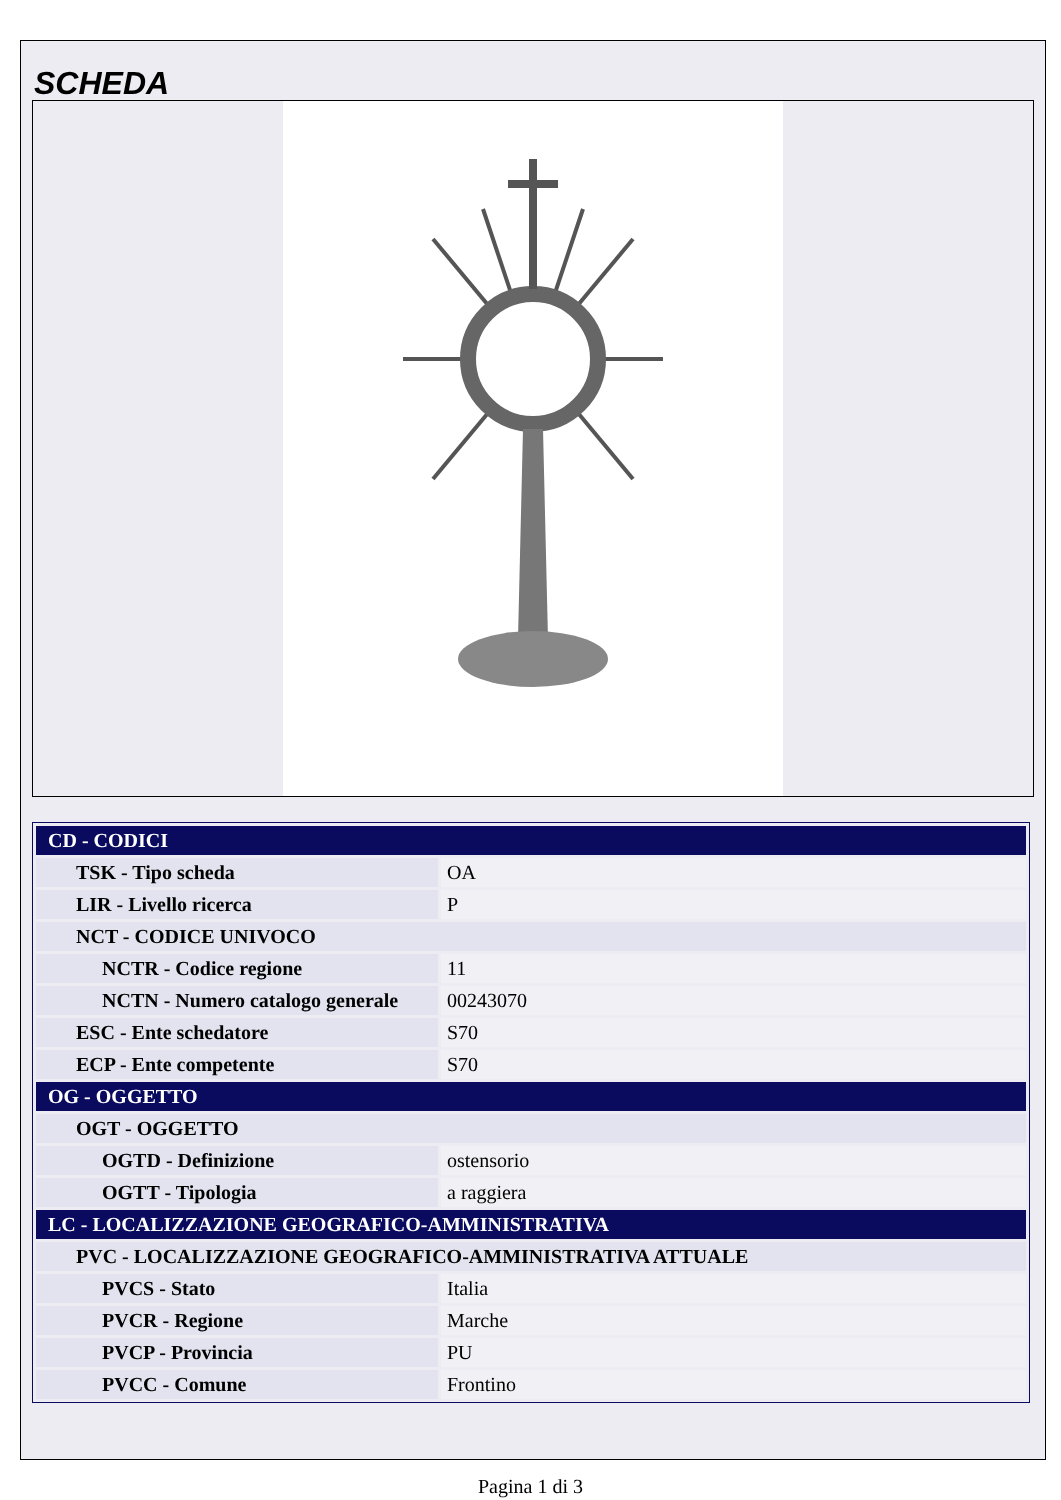SCHEDA
| CD - CODICI | |
| TSK - Tipo scheda | OA |
| LIR - Livello ricerca | P |
| NCT - CODICE UNIVOCO | |
| NCTR - Codice regione | 11 |
| NCTN - Numero catalogo generale | 00243070 |
| ESC - Ente schedatore | S70 |
| ECP - Ente competente | S70 |
| OG - OGGETTO | |
| OGT - OGGETTO | |
| OGTD - Definizione | ostensorio |
| OGTT - Tipologia | a raggiera |
| LC - LOCALIZZAZIONE GEOGRAFICO-AMMINISTRATIVA | |
| PVC - LOCALIZZAZIONE GEOGRAFICO-AMMINISTRATIVA ATTUALE | |
| PVCS - Stato | Italia |
| PVCR - Regione | Marche |
| PVCP - Provincia | PU |
| PVCC - Comune | Frontino |
Pagina 1 di 3